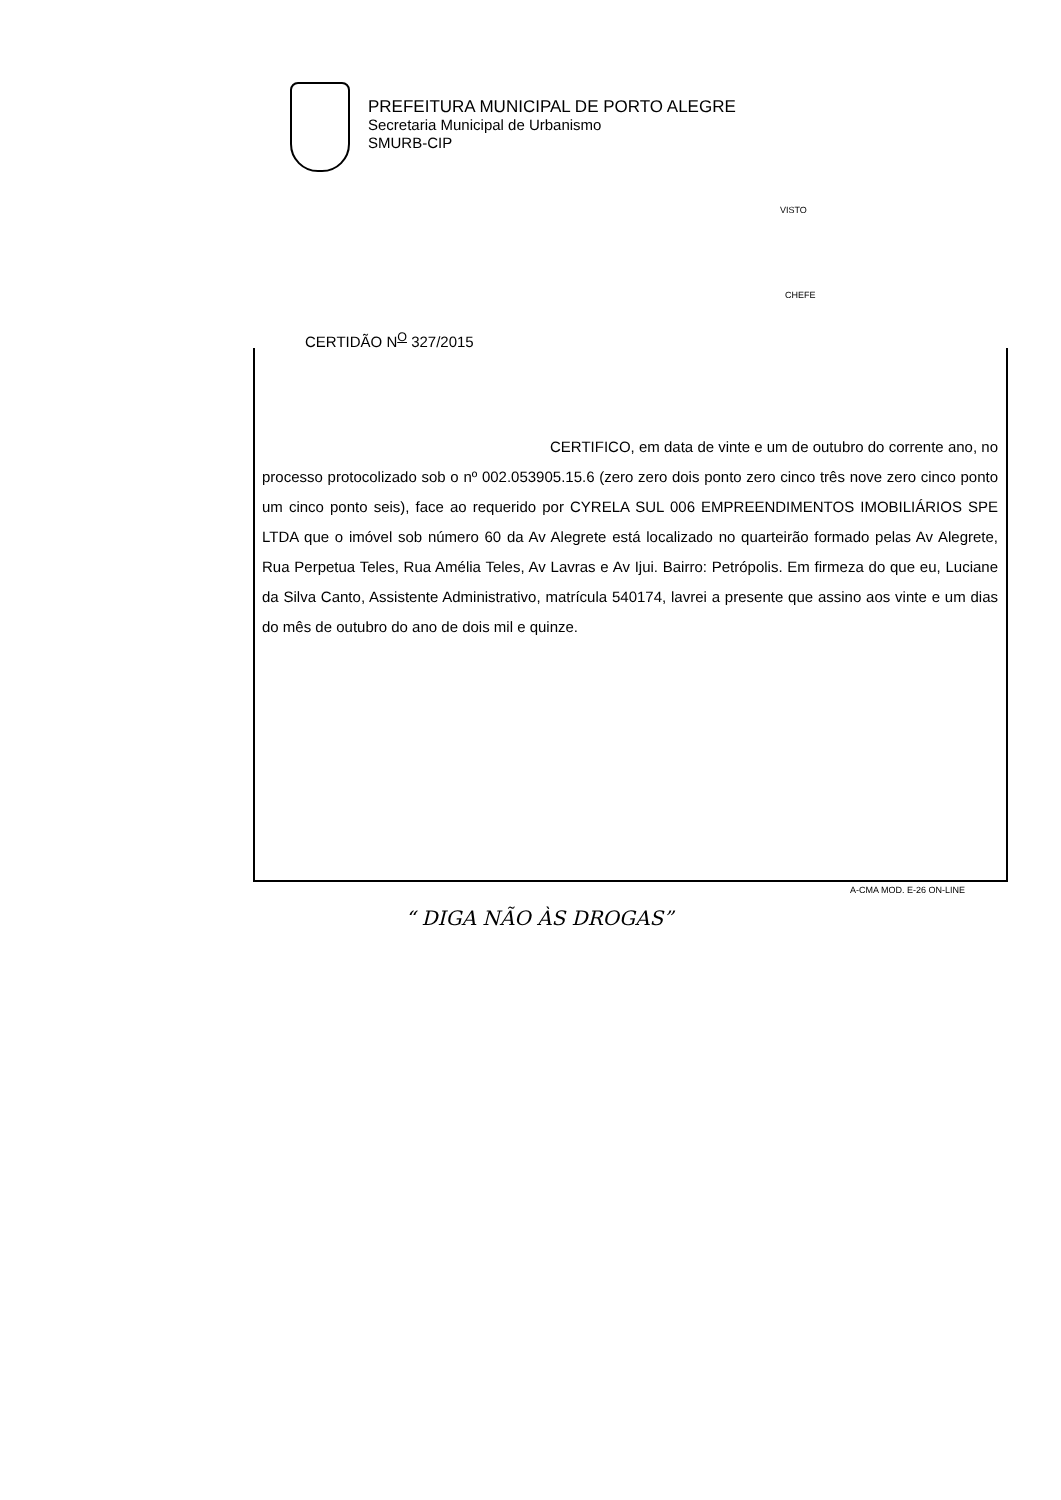PREFEITURA MUNICIPAL DE PORTO ALEGRE
Secretaria Municipal de Urbanismo
SMURB-CIP
VISTO
CHEFE
CERTIDÃO N<sup>O</sup> 327/2015
CERTIFICO, em data de vinte e um de outubro do corrente ano, no processo protocolizado sob o nº 002.053905.15.6 (zero zero dois ponto zero cinco três nove zero cinco ponto um cinco ponto seis), face ao requerido por CYRELA SUL 006 EMPREENDIMENTOS IMOBILIÁRIOS SPE LTDA que o imóvel sob número 60 da Av Alegrete está localizado no quarteirão formado pelas Av Alegrete, Rua Perpetua Teles, Rua Amélia Teles, Av Lavras e Av Ijui. Bairro: Petrópolis. Em firmeza do que eu, Luciane da Silva Canto, Assistente Administrativo, matrícula 540174, lavrei a presente que assino aos vinte e um dias do mês de outubro do ano de dois mil e quinze.
A-CMA MOD. E-26 ON-LINE
“ DIGA NÃO ÀS DROGAS”